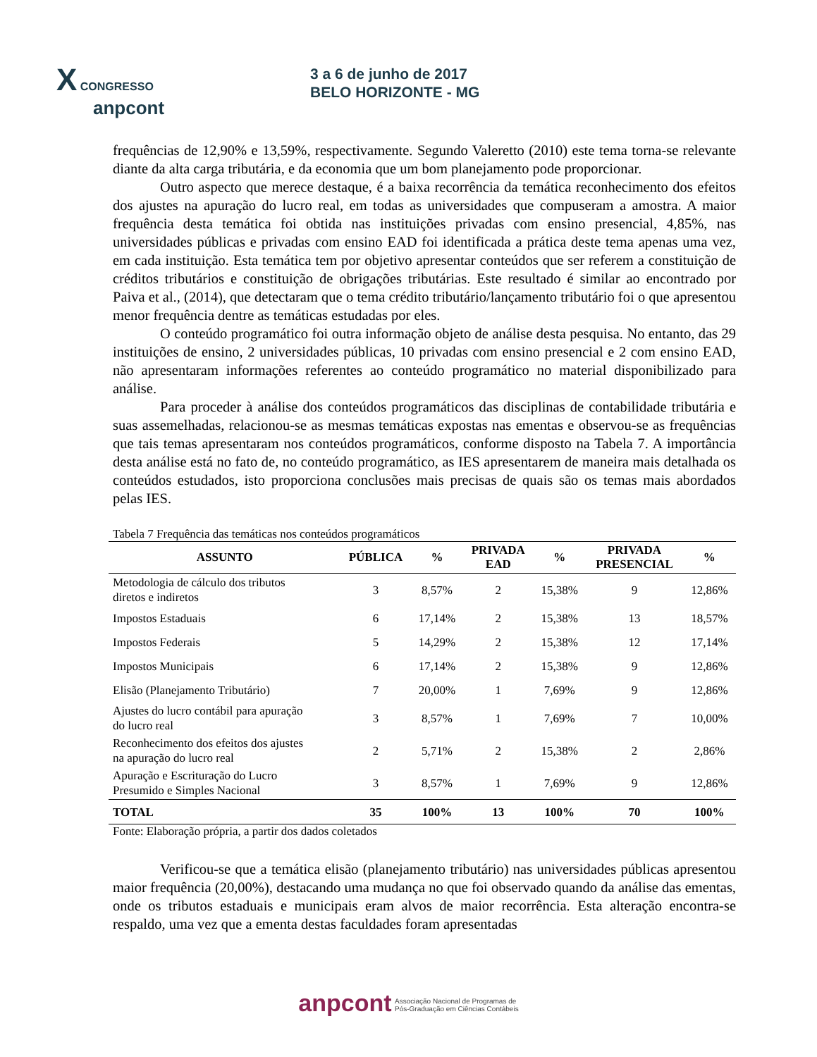X CONGRESSO
anpcont
3 a 6 de junho de 2017
BELO HORIZONTE - MG
frequências de 12,90% e 13,59%, respectivamente. Segundo Valeretto (2010) este tema torna-se relevante diante da alta carga tributária, e da economia que um bom planejamento pode proporcionar.
Outro aspecto que merece destaque, é a baixa recorrência da temática reconhecimento dos efeitos dos ajustes na apuração do lucro real, em todas as universidades que compuseram a amostra. A maior frequência desta temática foi obtida nas instituições privadas com ensino presencial, 4,85%, nas universidades públicas e privadas com ensino EAD foi identificada a prática deste tema apenas uma vez, em cada instituição. Esta temática tem por objetivo apresentar conteúdos que ser referem a constituição de créditos tributários e constituição de obrigações tributárias. Este resultado é similar ao encontrado por Paiva et al., (2014), que detectaram que o tema crédito tributário/lançamento tributário foi o que apresentou menor frequência dentre as temáticas estudadas por eles.
O conteúdo programático foi outra informação objeto de análise desta pesquisa. No entanto, das 29 instituições de ensino, 2 universidades públicas, 10 privadas com ensino presencial e 2 com ensino EAD, não apresentaram informações referentes ao conteúdo programático no material disponibilizado para análise.
Para proceder à análise dos conteúdos programáticos das disciplinas de contabilidade tributária e suas assemelhadas, relacionou-se as mesmas temáticas expostas nas ementas e observou-se as frequências que tais temas apresentaram nos conteúdos programáticos, conforme disposto na Tabela 7. A importância desta análise está no fato de, no conteúdo programático, as IES apresentarem de maneira mais detalhada os conteúdos estudados, isto proporciona conclusões mais precisas de quais são os temas mais abordados pelas IES.
Tabela 7 Frequência das temáticas nos conteúdos programáticos
| ASSUNTO | PÚBLICA | % | PRIVADA EAD | % | PRIVADA PRESENCIAL | % |
| --- | --- | --- | --- | --- | --- | --- |
| Metodologia de cálculo dos tributos diretos e indiretos | 3 | 8,57% | 2 | 15,38% | 9 | 12,86% |
| Impostos Estaduais | 6 | 17,14% | 2 | 15,38% | 13 | 18,57% |
| Impostos Federais | 5 | 14,29% | 2 | 15,38% | 12 | 17,14% |
| Impostos Municipais | 6 | 17,14% | 2 | 15,38% | 9 | 12,86% |
| Elisão (Planejamento Tributário) | 7 | 20,00% | 1 | 7,69% | 9 | 12,86% |
| Ajustes do lucro contábil para apuração do lucro real | 3 | 8,57% | 1 | 7,69% | 7 | 10,00% |
| Reconhecimento dos efeitos dos ajustes na apuração do lucro real | 2 | 5,71% | 2 | 15,38% | 2 | 2,86% |
| Apuração e Escrituração do Lucro Presumido e Simples Nacional | 3 | 8,57% | 1 | 7,69% | 9 | 12,86% |
| TOTAL | 35 | 100% | 13 | 100% | 70 | 100% |
Fonte: Elaboração própria, a partir dos dados coletados
Verificou-se que a temática elisão (planejamento tributário) nas universidades públicas apresentou maior frequência (20,00%), destacando uma mudança no que foi observado quando da análise das ementas, onde os tributos estaduais e municipais eram alvos de maior recorrência. Esta alteração encontra-se respaldo, uma vez que a ementa destas faculdades foram apresentadas
anpcont Associação Nacional de Programas de
Pós-Graduação em Ciências Contábeis